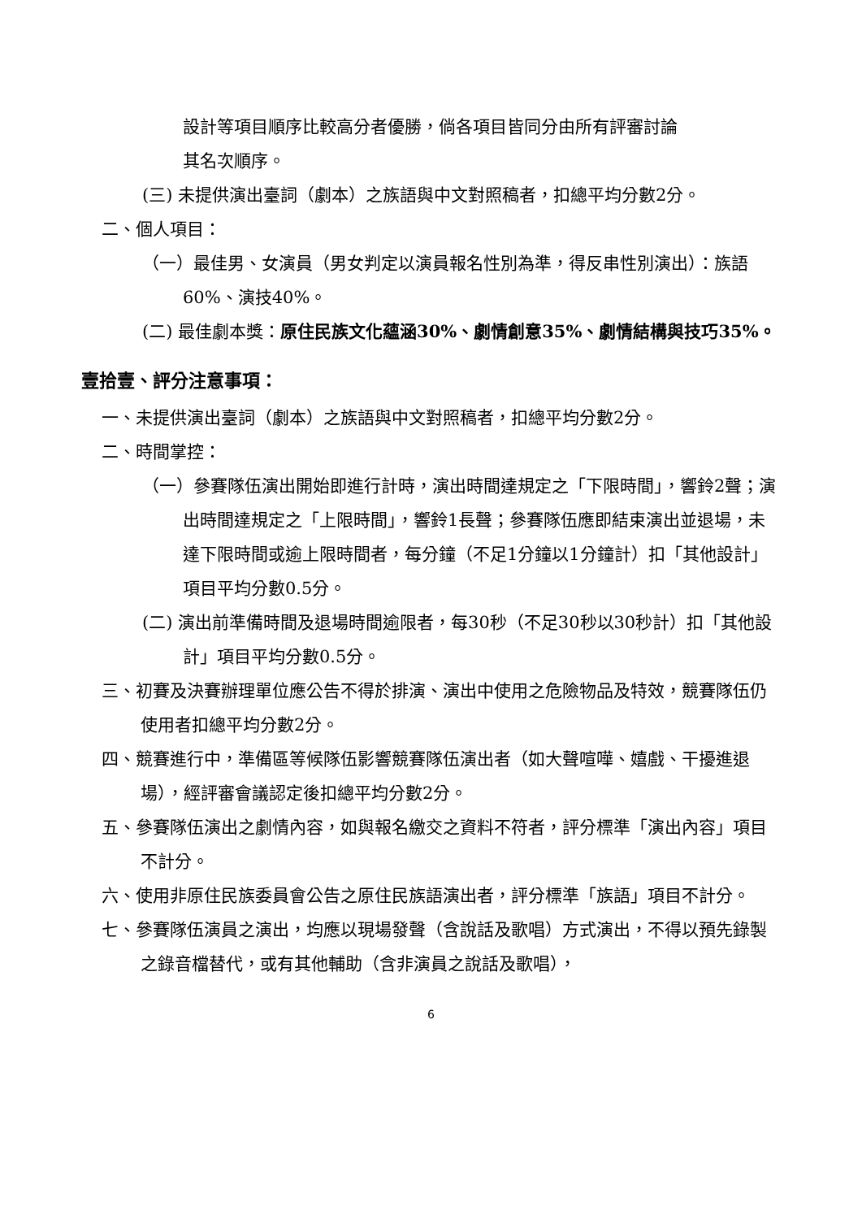設計等項目順序比較高分者優勝，倘各項目皆同分由所有評審討論
其名次順序。
(三) 未提供演出臺詞（劇本）之族語與中文對照稿者，扣總平均分數2分。
二、個人項目：
（一）最佳男、女演員（男女判定以演員報名性別為準，得反串性別演出）：族語60%、演技40%。
(二) 最佳劇本獎：原住民族文化蘊涵30%、劇情創意35%、劇情結構與技巧35%。
壹拾壹、評分注意事項：
一、未提供演出臺詞（劇本）之族語與中文對照稿者，扣總平均分數2分。
二、時間掌控：
（一）參賽隊伍演出開始即進行計時，演出時間達規定之「下限時間」，響鈴2聲；演出時間達規定之「上限時間」，響鈴1長聲；參賽隊伍應即結束演出並退場，未達下限時間或逾上限時間者，每分鐘（不足1分鐘以1分鐘計）扣「其他設計」項目平均分數0.5分。
(二) 演出前準備時間及退場時間逾限者，每30秒（不足30秒以30秒計）扣「其他設計」項目平均分數0.5分。
三、初賽及決賽辦理單位應公告不得於排演、演出中使用之危險物品及特效，競賽隊伍仍使用者扣總平均分數2分。
四、競賽進行中，準備區等候隊伍影響競賽隊伍演出者（如大聲喧嘩、嬉戲、干擾進退場），經評審會議認定後扣總平均分數2分。
五、參賽隊伍演出之劇情內容，如與報名繳交之資料不符者，評分標準「演出內容」項目不計分。
六、使用非原住民族委員會公告之原住民族語演出者，評分標準「族語」項目不計分。
七、參賽隊伍演員之演出，均應以現場發聲（含說話及歌唱）方式演出，不得以預先錄製之錄音檔替代，或有其他輔助（含非演員之說話及歌唱），
6